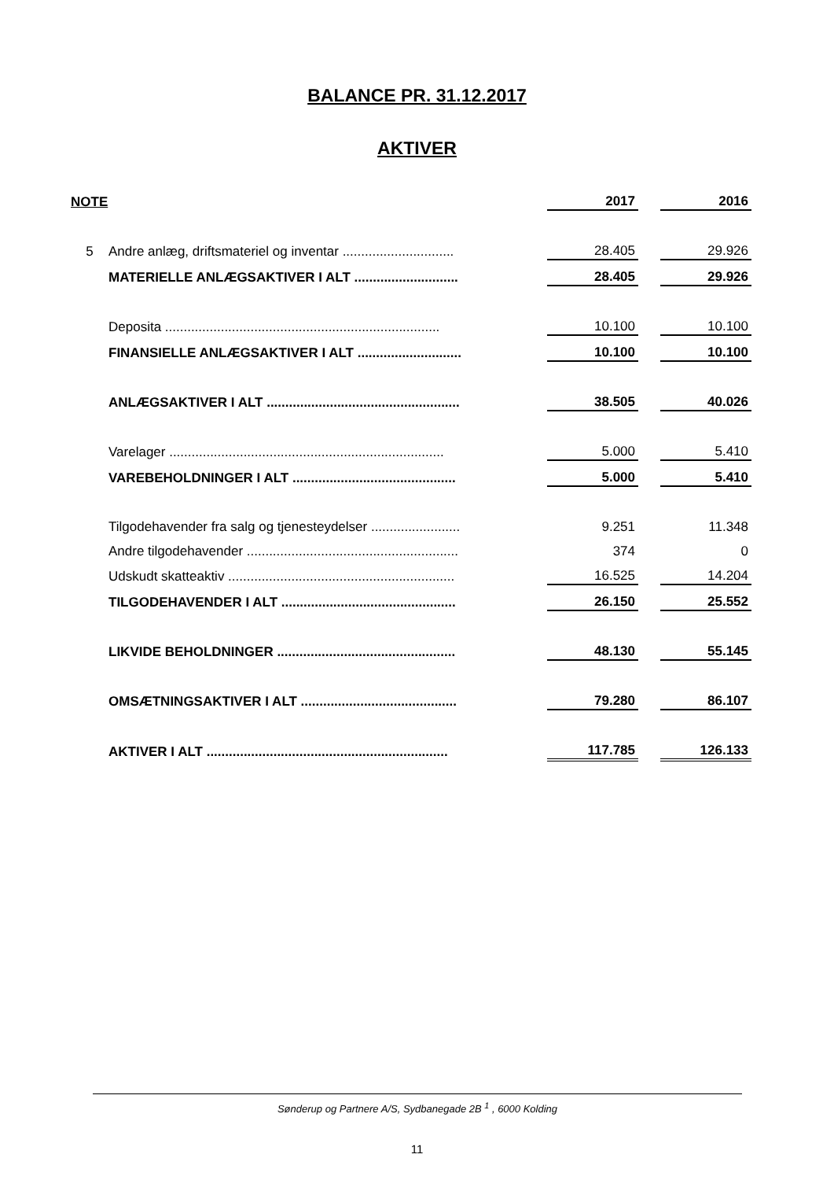BALANCE PR. 31.12.2017
AKTIVER
| NOTE | | | 2017 | | 2016 |
| --- | --- | --- | --- | --- | --- |
| 5 | Andre anlæg, driftsmateriel og inventar .............................. | | 28.405 | | 29.926 |
| | MATERIELLE ANLÆGSAKTIVER I ALT ............................ | | 28.405 | | 29.926 |
| | Deposita .......................................................................... | | 10.100 | | 10.100 |
| | FINANSIELLE ANLÆGSAKTIVER I ALT ............................ | | 10.100 | | 10.100 |
| | ANLÆGSAKTIVER I ALT .................................................... | | 38.505 | | 40.026 |
| | Varelager .......................................................................... | | 5.000 | | 5.410 |
| | VAREBEHOLDNINGER I ALT ............................................ | | 5.000 | | 5.410 |
| | Tilgodehavender fra salg og tjenesteydelser ........................ | | 9.251 | | 11.348 |
| | Andre tilgodehavender ......................................................... | | 374 | | 0 |
| | Udskudt skatteaktiv ............................................................. | | 16.525 | | 14.204 |
| | TILGODEHAVENDER I ALT ............................................... | | 26.150 | | 25.552 |
| | LIKVIDE BEHOLDNINGER ................................................ | | 48.130 | | 55.145 |
| | OMSÆTNINGSAKTIVER I ALT .......................................... | | 79.280 | | 86.107 |
| | AKTIVER I ALT ................................................................. | | 117.785 | | 126.133 |
Sønderup og Partnere A/S, Sydbanegade 2B <sup>1</sup> , 6000 Kolding
11